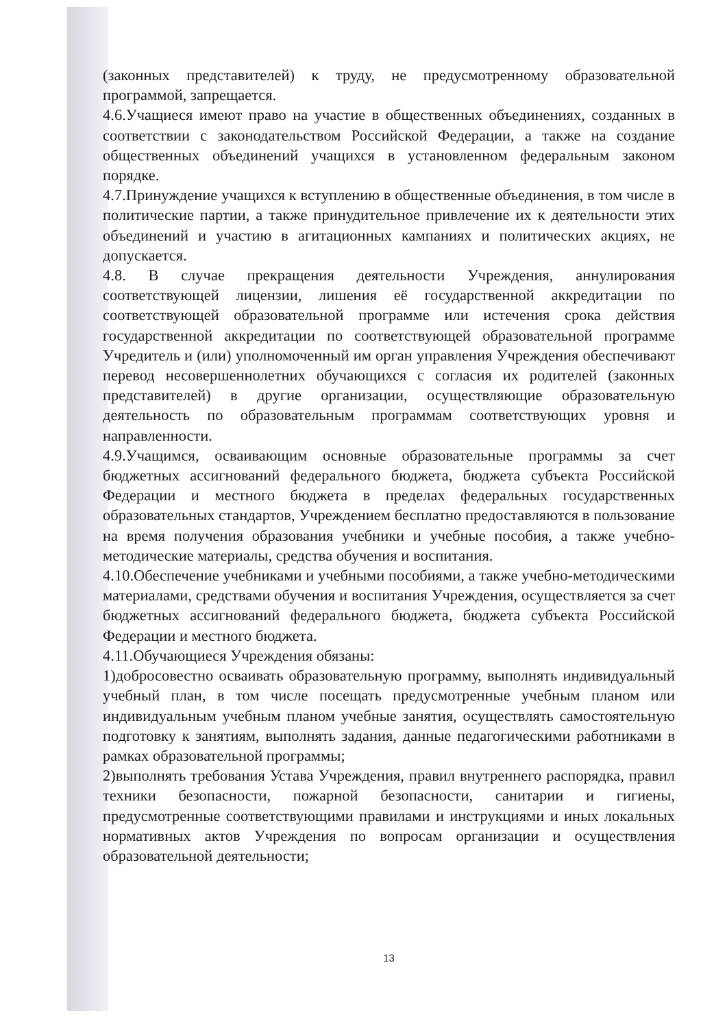(законных представителей) к труду, не предусмотренному образовательной программой, запрещается.
4.6.Учащиеся имеют право на участие в общественных объединениях, созданных в соответствии с законодательством Российской Федерации, а также на создание общественных объединений учащихся в установленном федеральным законом порядке.
4.7.Принуждение учащихся к вступлению в общественные объединения, в том числе в политические партии, а также принудительное привлечение их к деятельности этих объединений и участию в агитационных кампаниях и политических акциях, не допускается.
4.8. В случае прекращения деятельности Учреждения, аннулирования соответствующей лицензии, лишения её государственной аккредитации по соответствующей образовательной программе или истечения срока действия государственной аккредитации по соответствующей образовательной программе Учредитель и (или) уполномоченный им орган управления Учреждения обеспечивают перевод несовершеннолетних обучающихся с согласия их родителей (законных представителей) в другие организации, осуществляющие образовательную деятельность по образовательным программам соответствующих уровня и направленности.
4.9.Учащимся, осваивающим основные образовательные программы за счет бюджетных ассигнований федерального бюджета, бюджета субъекта Российской Федерации и местного бюджета в пределах федеральных государственных образовательных стандартов, Учреждением бесплатно предоставляются в пользование на время получения образования учебники и учебные пособия, а также учебно-методические материалы, средства обучения и воспитания.
4.10.Обеспечение учебниками и учебными пособиями, а также учебно-методическими материалами, средствами обучения и воспитания Учреждения, осуществляется за счет бюджетных ассигнований федерального бюджета, бюджета субъекта Российской Федерации и местного бюджета.
4.11.Обучающиеся Учреждения обязаны:
1)добросовестно осваивать образовательную программу, выполнять индивидуальный учебный план, в том числе посещать предусмотренные учебным планом или индивидуальным учебным планом учебные занятия, осуществлять самостоятельную подготовку к занятиям, выполнять задания, данные педагогическими работниками в рамках образовательной программы;
2)выполнять требования Устава Учреждения, правил внутреннего распорядка, правил техники безопасности, пожарной безопасности, санитарии и гигиены, предусмотренные соответствующими правилами и инструкциями и иных локальных нормативных актов Учреждения по вопросам организации и осуществления образовательной деятельности;
13